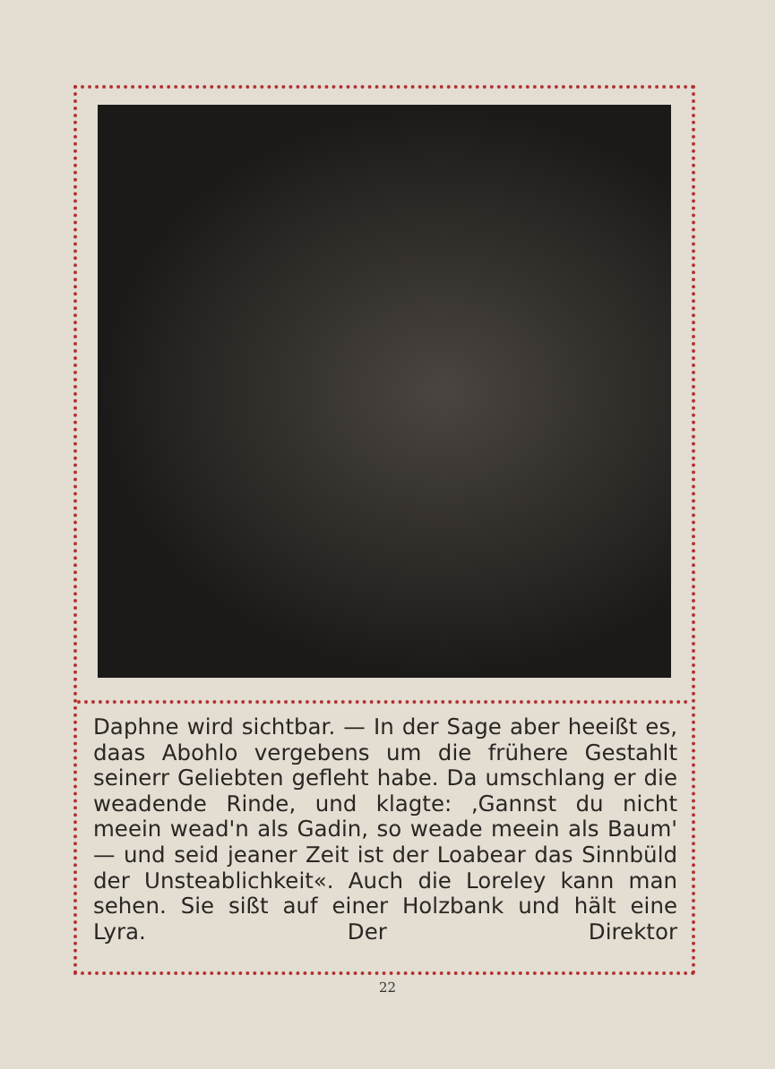Daphne wird sichtbar. — In der Sage aber heeißt es, daas Abohlo vergebens um die frühere Gestahlt seinerr Geliebten gefleht habe. Da umschlang er die weadende Rinde, und klagte: ‚Gannst du nicht meein wead'n als Gadin, so weade meein als Baum' — und seid jeaner Zeit ist der Loabear das Sinnbüld der Unsteablichkeit«. Auch die Loreley kann man sehen. Sie sißt auf einer Holzbank und hält eine Lyra. Der Direktor
22